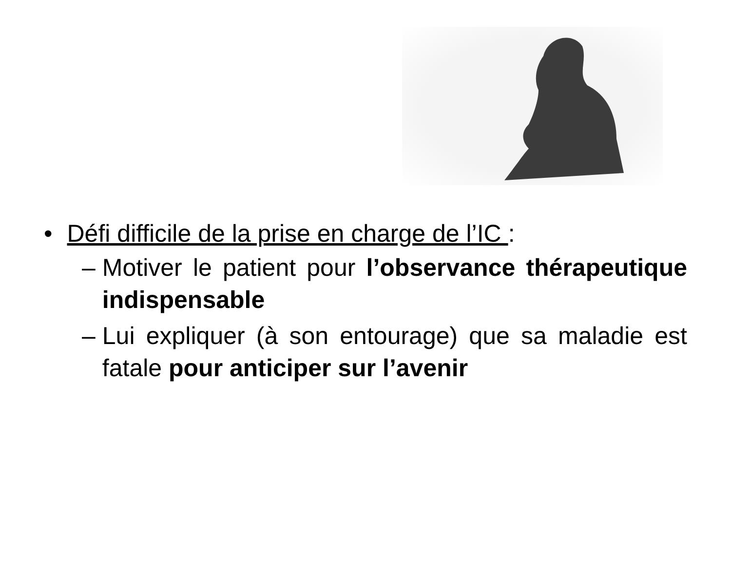• Défi difficile de la prise en charge de l’IC :
– Motiver le patient pour l’observance thérapeutique indispensable
– Lui expliquer (à son entourage) que sa maladie est fatale pour anticiper sur l’avenir